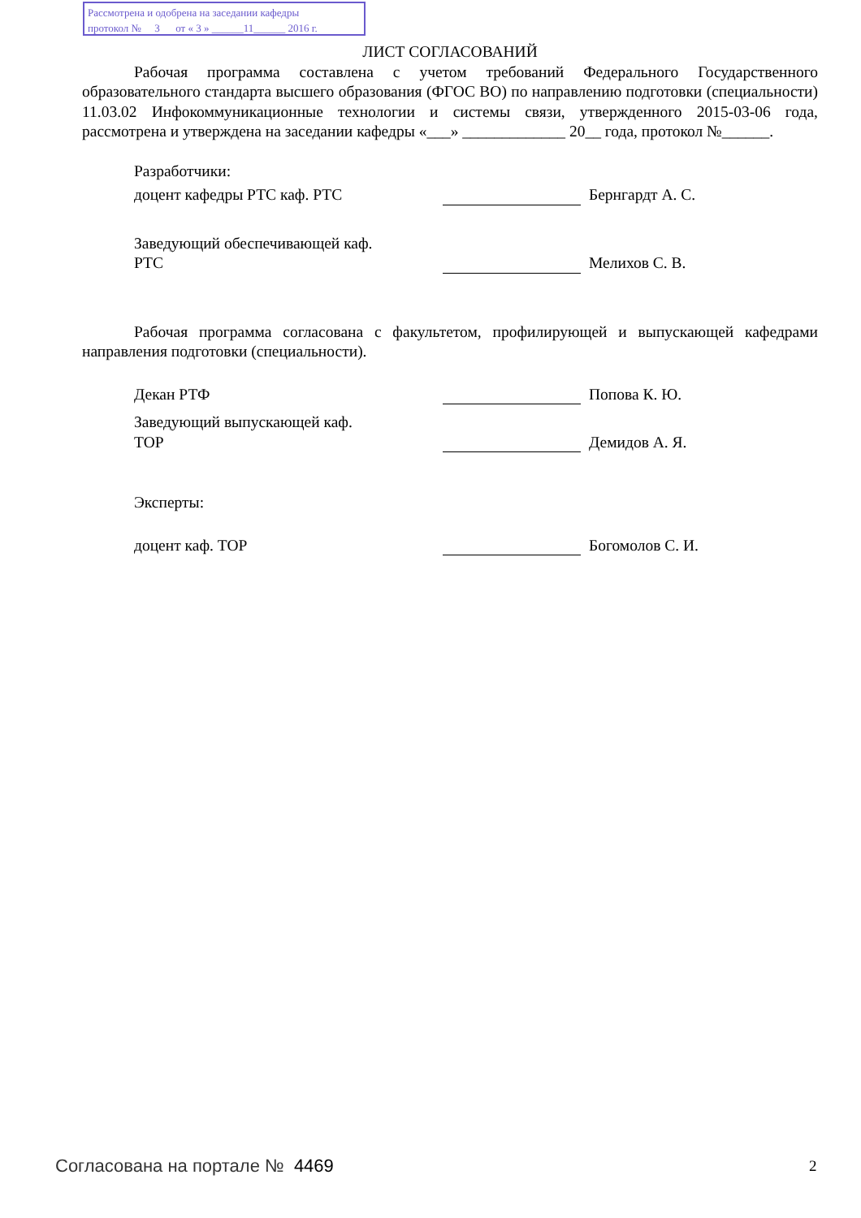Рассмотрена и одобрена на заседании кафедры
протокол № 3 от « 3 » ______11______ 2016 г.
ЛИСТ СОГЛАСОВАНИЙ
Рабочая программа составлена с учетом требований Федерального Государственного образовательного стандарта высшего образования (ФГОС ВО) по направлению подготовки (специальности) 11.03.02 Инфокоммуникационные технологии и системы связи, утвержденного 2015-03-06 года, рассмотрена и утверждена на заседании кафедры «___» _____________ 20__ года, протокол №______.
Разработчики:
доцент кафедры РТС каф. РТС Бернгардт А. С.
Заведующий обеспечивающей каф.
РТС
Мелихов С. В.
Рабочая программа согласована с факультетом, профилирующей и выпускающей кафедрами направления подготовки (специальности).
Декан РТФ Попова К. Ю.
Заведующий выпускающей каф.
ТОР
Демидов А. Я.
Эксперты:
доцент каф. ТОР Богомолов С. И.
Согласована на портале № 4469 2